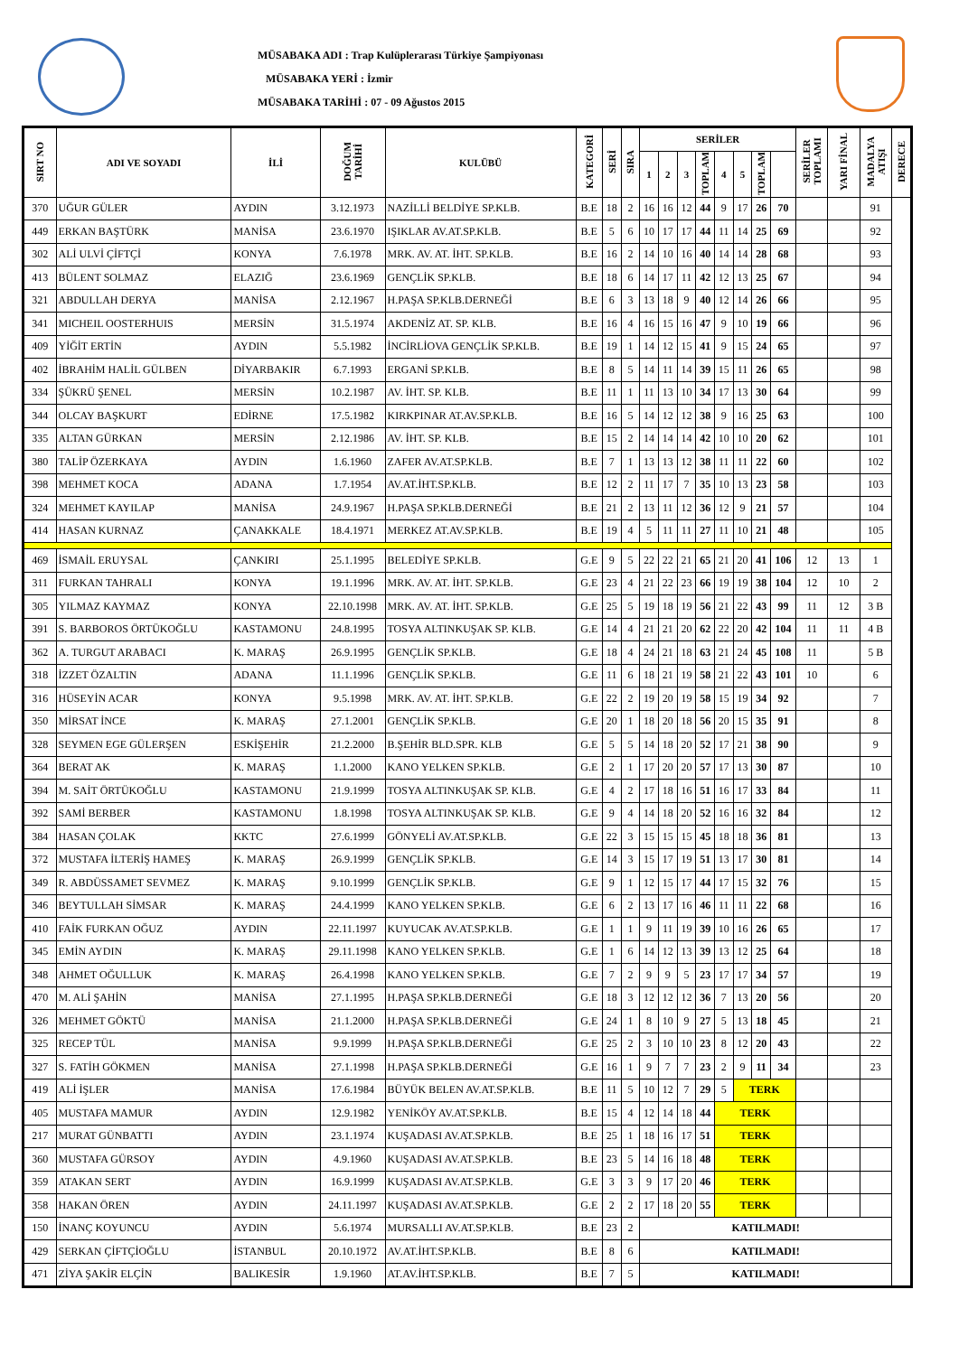MÜSABAKA ADI : Trap Kulüplerarası Türkiye Şampiyonası
MÜSABAKA YERİ : İzmir
MÜSABAKA TARİHİ : 07 - 09 Ağustos 2015
| SIRT NO | ADI VE SOYADI | İLİ | DOĞUM TARİHİ | KULÜBÜ | KATEGORİ | SERİ | SIRA | SERİLER | | | | | | | | SERİLER TOPLAMI | YARI FİNAL | MADALYA ATIŞI | DERECE |
| --- | --- | --- | --- | --- | --- | --- | --- | --- | --- | --- | --- | --- | --- | --- | --- | --- | --- | --- | --- |
| | | | | | | | | 1 | 2 | 3 | TOPLAM | 4 | 5 | TOPLAM | | | | | |
| 370 | UĞUR GÜLER | AYDIN | 3.12.1973 | NAZİLLİ BELDİYE SP.KLB. | B.E | 18 | 2 | 16 | 16 | 12 | 44 | 9 | 17 | 26 | 70 | | | 91 | |
| 449 | ERKAN BAŞTÜRK | MANİSA | 23.6.1970 | IŞIKLAR AV.AT.SP.KLB. | B.E | 5 | 6 | 10 | 17 | 17 | 44 | 11 | 14 | 25 | 69 | | | 92 | |
| 302 | ALİ ULVİ ÇİFTÇİ | KONYA | 7.6.1978 | MRK. AV. AT. İHT. SP.KLB. | B.E | 16 | 2 | 14 | 10 | 16 | 40 | 14 | 14 | 28 | 68 | | | 93 | |
| 413 | BÜLENT SOLMAZ | ELAZIĞ | 23.6.1969 | GENÇLİK SP.KLB. | B.E | 18 | 6 | 14 | 17 | 11 | 42 | 12 | 13 | 25 | 67 | | | 94 | |
| 321 | ABDULLAH DERYA | MANİSA | 2.12.1967 | H.PAŞA SP.KLB.DERNEĞİ | B.E | 6 | 3 | 13 | 18 | 9 | 40 | 12 | 14 | 26 | 66 | | | 95 | |
| 341 | MICHEIL OOSTERHUIS | MERSİN | 31.5.1974 | AKDENİZ AT. SP. KLB. | B.E | 16 | 4 | 16 | 15 | 16 | 47 | 9 | 10 | 19 | 66 | | | 96 | |
| 409 | YİĞİT ERTİN | AYDIN | 5.5.1982 | İNCİRLİOVA GENÇLİK SP.KLB. | B.E | 19 | 1 | 14 | 12 | 15 | 41 | 9 | 15 | 24 | 65 | | | 97 | |
| 402 | İBRAHİM HALİL GÜLBEN | DİYARBAKIR | 6.7.1993 | ERGANİ SP.KLB. | B.E | 8 | 5 | 14 | 11 | 14 | 39 | 15 | 11 | 26 | 65 | | | 98 | |
| 334 | ŞÜKRÜ ŞENEL | MERSİN | 10.2.1987 | AV. İHT. SP. KLB. | B.E | 11 | 1 | 11 | 13 | 10 | 34 | 17 | 13 | 30 | 64 | | | 99 | |
| 344 | OLCAY BAŞKURT | EDİRNE | 17.5.1982 | KIRKPINAR AT.AV.SP.KLB. | B.E | 16 | 5 | 14 | 12 | 12 | 38 | 9 | 16 | 25 | 63 | | | 100 | |
| 335 | ALTAN GÜRKAN | MERSİN | 2.12.1986 | AV. İHT. SP. KLB. | B.E | 15 | 2 | 14 | 14 | 14 | 42 | 10 | 10 | 20 | 62 | | | 101 | |
| 380 | TALİP ÖZERKAYA | AYDIN | 1.6.1960 | ZAFER AV.AT.SP.KLB. | B.E | 7 | 1 | 13 | 13 | 12 | 38 | 11 | 11 | 22 | 60 | | | 102 | |
| 398 | MEHMET KOCA | ADANA | 1.7.1954 | AV.AT.İHT.SP.KLB. | B.E | 12 | 2 | 11 | 17 | 7 | 35 | 10 | 13 | 23 | 58 | | | 103 | |
| 324 | MEHMET KAYILAP | MANİSA | 24.9.1967 | H.PAŞA SP.KLB.DERNEĞİ | B.E | 21 | 2 | 13 | 11 | 12 | 36 | 12 | 9 | 21 | 57 | | | 104 | |
| 414 | HASAN KURNAZ | ÇANAKKALE | 18.4.1971 | MERKEZ AT.AV.SP.KLB. | B.E | 19 | 4 | 5 | 11 | 11 | 27 | 11 | 10 | 21 | 48 | | | 105 | |
| 469 | İSMAİL ERUYSAL | ÇANKIRI | 25.1.1995 | BELEDİYE SP.KLB. | G.E | 9 | 5 | 22 | 22 | 21 | 65 | 21 | 20 | 41 | 106 | 12 | 13 | 1 | |
| 311 | FURKAN TAHRALI | KONYA | 19.1.1996 | MRK. AV. AT. İHT. SP.KLB. | G.E | 23 | 4 | 21 | 22 | 23 | 66 | 19 | 19 | 38 | 104 | 12 | 10 | 2 | |
| 305 | YILMAZ KAYMAZ | KONYA | 22.10.1998 | MRK. AV. AT. İHT. SP.KLB. | G.E | 25 | 5 | 19 | 18 | 19 | 56 | 21 | 22 | 43 | 99 | 11 | 12 | 3 B | |
| 391 | S. BARBOROS ÖRTÜKOĞLU | KASTAMONU | 24.8.1995 | TOSYA ALTINKUŞAK SP. KLB. | G.E | 14 | 4 | 21 | 21 | 20 | 62 | 22 | 20 | 42 | 104 | 11 | 11 | 4 B | |
| 362 | A. TURGUT ARABACI | K. MARAŞ | 26.9.1995 | GENÇLİK SP.KLB. | G.E | 18 | 4 | 24 | 21 | 18 | 63 | 21 | 24 | 45 | 108 | 11 | | 5 B | |
| 318 | İZZET ÖZALTIN | ADANA | 11.1.1996 | GENÇLİK SP.KLB. | G.E | 11 | 6 | 18 | 21 | 19 | 58 | 21 | 22 | 43 | 101 | 10 | | 6 | |
| 316 | HÜSEYİN ACAR | KONYA | 9.5.1998 | MRK. AV. AT. İHT. SP.KLB. | G.E | 22 | 2 | 19 | 20 | 19 | 58 | 15 | 19 | 34 | 92 | | | 7 | |
| 350 | MİRSAT İNCE | K. MARAŞ | 27.1.2001 | GENÇLİK SP.KLB. | G.E | 20 | 1 | 18 | 20 | 18 | 56 | 20 | 15 | 35 | 91 | | | 8 | |
| 328 | SEYMEN EGE GÜLERŞEN | ESKİŞEHİR | 21.2.2000 | B.ŞEHİR BLD.SPR. KLB | G.E | 5 | 5 | 14 | 18 | 20 | 52 | 17 | 21 | 38 | 90 | | | 9 | |
| 364 | BERAT AK | K. MARAŞ | 1.1.2000 | KANO YELKEN SP.KLB. | G.E | 2 | 1 | 17 | 20 | 20 | 57 | 17 | 13 | 30 | 87 | | | 10 | |
| 394 | M. SAİT ÖRTÜKOĞLU | KASTAMONU | 21.9.1999 | TOSYA ALTINKUŞAK SP. KLB. | G.E | 4 | 2 | 17 | 18 | 16 | 51 | 16 | 17 | 33 | 84 | | | 11 | |
| 392 | SAMİ BERBER | KASTAMONU | 1.8.1998 | TOSYA ALTINKUŞAK SP. KLB. | G.E | 9 | 4 | 14 | 18 | 20 | 52 | 16 | 16 | 32 | 84 | | | 12 | |
| 384 | HASAN ÇOLAK | KKTC | 27.6.1999 | GÖNYELİ AV.AT.SP.KLB. | G.E | 22 | 3 | 15 | 15 | 15 | 45 | 18 | 18 | 36 | 81 | | | 13 | |
| 372 | MUSTAFA İLTERİŞ HAMEŞ | K. MARAŞ | 26.9.1999 | GENÇLİK SP.KLB. | G.E | 14 | 3 | 15 | 17 | 19 | 51 | 13 | 17 | 30 | 81 | | | 14 | |
| 349 | R. ABDÜSSAMET SEVMEZ | K. MARAŞ | 9.10.1999 | GENÇLİK SP.KLB. | G.E | 9 | 1 | 12 | 15 | 17 | 44 | 17 | 15 | 32 | 76 | | | 15 | |
| 346 | BEYTULLAH SİMSAR | K. MARAŞ | 24.4.1999 | KANO YELKEN SP.KLB. | G.E | 6 | 2 | 13 | 17 | 16 | 46 | 11 | 11 | 22 | 68 | | | 16 | |
| 410 | FAİK FURKAN OĞUZ | AYDIN | 22.11.1997 | KUYUCAK AV.AT.SP.KLB. | G.E | 1 | 1 | 9 | 11 | 19 | 39 | 10 | 16 | 26 | 65 | | | 17 | |
| 345 | EMİN AYDIN | K. MARAŞ | 29.11.1998 | KANO YELKEN SP.KLB. | G.E | 1 | 6 | 14 | 12 | 13 | 39 | 13 | 12 | 25 | 64 | | | 18 | |
| 348 | AHMET OĞULLUK | K. MARAŞ | 26.4.1998 | KANO YELKEN SP.KLB. | G.E | 7 | 2 | 9 | 9 | 5 | 23 | 17 | 17 | 34 | 57 | | | 19 | |
| 470 | M. ALİ ŞAHİN | MANİSA | 27.1.1995 | H.PAŞA SP.KLB.DERNEĞİ | G.E | 18 | 3 | 12 | 12 | 12 | 36 | 7 | 13 | 20 | 56 | | | 20 | |
| 326 | MEHMET GÖKTÜ | MANİSA | 21.1.2000 | H.PAŞA SP.KLB.DERNEĞİ | G.E | 24 | 1 | 8 | 10 | 9 | 27 | 5 | 13 | 18 | 45 | | | 21 | |
| 325 | RECEP TÜL | MANİSA | 9.9.1999 | H.PAŞA SP.KLB.DERNEĞİ | G.E | 25 | 2 | 3 | 10 | 10 | 23 | 8 | 12 | 20 | 43 | | | 22 | |
| 327 | S. FATİH GÖKMEN | MANİSA | 27.1.1998 | H.PAŞA SP.KLB.DERNEĞİ | G.E | 16 | 1 | 9 | 7 | 7 | 23 | 2 | 9 | 11 | 34 | | | 23 | |
| 419 | ALİ İŞLER | MANİSA | 17.6.1984 | BÜYÜK BELEN AV.AT.SP.KLB. | B.E | 11 | 5 | 10 | 12 | 7 | 29 | 5 | TERK | | | | | | |
| 405 | MUSTAFA MAMUR | AYDIN | 12.9.1982 | YENİKÖY AV.AT.SP.KLB. | B.E | 15 | 4 | 12 | 14 | 18 | 44 | TERK | | | | | | | |
| 217 | MURAT GÜNBATTI | AYDIN | 23.1.1974 | KUŞADASI AV.AT.SP.KLB. | B.E | 25 | 1 | 18 | 16 | 17 | 51 | TERK | | | | | | | |
| 360 | MUSTAFA GÜRSOY | AYDIN | 4.9.1960 | KUŞADASI AV.AT.SP.KLB. | B.E | 23 | 5 | 14 | 16 | 18 | 48 | TERK | | | | | | | |
| 359 | ATAKAN SERT | AYDIN | 16.9.1999 | KUŞADASI AV.AT.SP.KLB. | G.E | 3 | 3 | 9 | 17 | 20 | 46 | TERK | | | | | | | |
| 358 | HAKAN ÖREN | AYDIN | 24.11.1997 | KUŞADASI AV.AT.SP.KLB. | G.E | 2 | 2 | 17 | 18 | 20 | 55 | TERK | | | | | | | |
| 150 | İNANÇ KOYUNCU | AYDIN | 5.6.1974 | MURSALLI AV.AT.SP.KLB. | B.E | 23 | 2 | KATILMADI! | | | | | | | | | | | |
| 429 | SERKAN ÇİFTÇİOĞLU | İSTANBUL | 20.10.1972 | AV.AT.İHT.SP.KLB. | B.E | 8 | 6 | KATILMADI! | | | | | | | | | | | |
| 471 | ZİYA ŞAKİR ELÇİN | BALIKESİR | 1.9.1960 | AT.AV.İHT.SP.KLB. | B.E | 7 | 5 | KATILMADI! | | | | | | | | | | | |